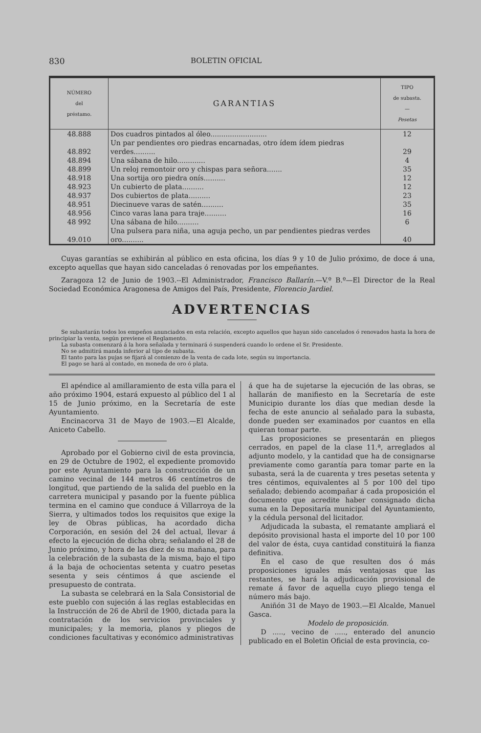830 BOLETIN OFICIAL
| NÚMERO del préstamo. | GARANTIAS | TIPO de subasta. — Pesetas |
| --- | --- | --- |
| 48.888 | Dos cuadros pintados al óleo.......................... | 12 |
| 48.892 | Un par pendientes oro piedras encarnadas, otro ídem ídem piedras verdes.......... | 29 |
| 48.894 | Una sábana de hilo............. | 4 |
| 48.899 | Un reloj remontoir oro y chispas para señora....... | 35 |
| 48.918 | Una sortija oro piedra onís.......... | 12 |
| 48.923 | Un cubierto de plata.......... | 12 |
| 48.937 | Dos cubiertos de plata.......... | 23 |
| 48.951 | Diecinueve varas de satén.......... | 35 |
| 48.956 | Cinco varas lana para traje.......... | 16 |
| 48 992 | Una sábana de hilo.......... | 6 |
| 49.010 | Una pulsera para niña, una aguja pecho, un par pendientes piedras verdes oro.......... | 40 |
Cuyas garantías se exhibirán al público en esta oficina, los días 9 y 10 de Julio próximo, de doce á una, excepto aquellas que hayan sido canceladas ó renovadas por los empeñantes.
Zaragoza 12 de Junio de 1903.--El Administrador, Francisco Ballarín.—V.º B.º—El Director de la Real Sociedad Económica Aragonesa de Amigos del País, Presidente, Florencio Jardiel.
ADVERTENCIAS
Se subastarán todos los empeños anunciados en esta relación, excepto aquellos que hayan sido cancelados ó renovados hasta la hora de principiar la venta, según previene el Reglamento.
La subasta comenzará á la hora señalada y terminará ó suspenderá cuando lo ordene el Sr. Presidente.
No se admitirá manda inferior al tipo de subasta.
El tanto para las pujas se fijará al comienzo de la venta de cada lote, según su importancia.
El pago se hará al contado, en moneda de oro ó plata.
El apéndice al amillaramiento de esta villa para el año próximo 1904, estará expuesto al público del 1 al 15 de Junio próximo, en la Secretaría de este Ayuntamiento.
Encinacorva 31 de Mayo de 1903.—El Alcalde, Aniceto Cabello.
Aprobado por el Gobierno civil de esta provincia, en 29 de Octubre de 1902, el expediente promovido por este Ayuntamiento para la construcción de un camino vecinal de 144 metros 46 centímetros de longitud, que partiendo de la salida del pueblo en la carretera municipal y pasando por la fuente pública termina en el camino que conduce á Villarroya de la Sierra, y ultimados todos los requisitos que exige la ley de Obras públicas, ha acordado dicha Corporación, en sesión del 24 del actual, llevar á efecto la ejecución de dicha obra; señalando el 28 de Junio próximo, y hora de las diez de su mañana, para la celebración de la subasta de la misma, bajo el tipo á la baja de ochocientas setenta y cuatro pesetas sesenta y seis céntimos á que asciende el presupuesto de contrata.
La subasta se celebrará en la Sala Consistorial de este pueblo con sujeción á las reglas establecidas en la Instrucción de 26 de Abril de 1900, dictada para la contratación de los servicios provinciales y municipales; y la memoria, planos y pliegos de condiciones facultativas y económico administrativas
á que ha de sujetarse la ejecución de las obras, se hallarán de manifiesto en la Secretaría de este Municipio durante los días que median desde la fecha de este anuncio al señalado para la subasta, donde pueden ser examinados por cuantos en ella quieran tomar parte.
Las proposiciones se presentarán en pliegos cerrados, en papel de la clase 11.ª, arreglados al adjunto modelo, y la cantidad que ha de consignarse previamente como garantía para tomar parte en la subasta, será la de cuarenta y tres pesetas setenta y tres céntimos, equivalentes al 5 por 100 del tipo señalado; debiendo acompañar á cada proposición el documento que acredite haber consignado dicha suma en la Depositaría municipal del Ayuntamiento, y la cédula personal del licitador.
Adjudicada la subasta, el rematante ampliará el depósito provisional hasta el importe del 10 por 100 del valor de ésta, cuya cantidad constituirá la fianza definitiva.
En el caso de que resulten dos ó más proposiciones iguales más ventajosas que las restantes, se hará la adjudicación provisional de remate á favor de aquella cuyo pliego tenga el número más bajo.
Aniñón 31 de Mayo de 1903.—El Alcalde, Manuel Gasca.
Modelo de proposición.
D ....., vecino de ....., enterado del anuncio publicado en el Boletin Oficial de esta provincia, co-